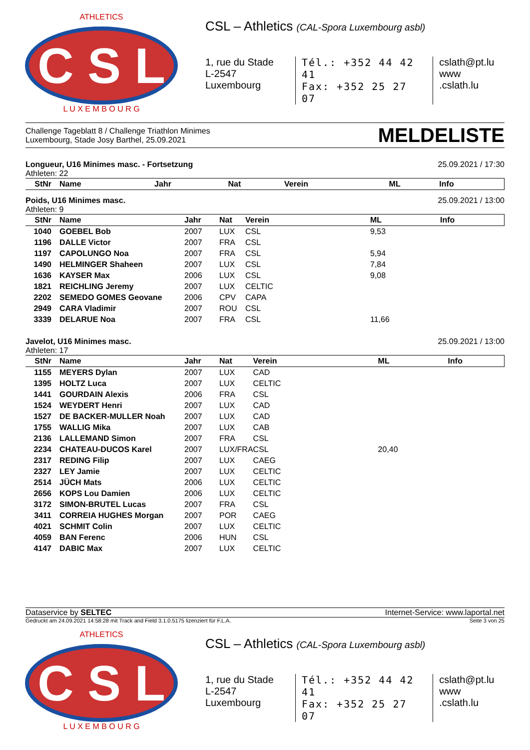ATHLETICS
C S L
L U X E M B O U R G
CSL – Athletics (CAL-Spora Luxembourg asbl)
1, rue du Stade
L-2547 Luxembourg
Tél.: +352 44 42 41
Fax: +352 25 27 07
cslath@pt.lu
www .cslath.lu
Challenge Tageblatt 8 / Challenge Triathlon Minimes
Luxembourg, Stade Josy Barthel, 25.09.2021
MELDELISTE
Longueur, U16 Minimes masc. - Fortsetzung 25.09.2021 / 17:30
Athleten: 22
| StNr | Name | Jahr | Nat | Verein | ML | Info |
| --- | --- | --- | --- | --- | --- | --- |
Poids, U16 Minimes masc. 25.09.2021 / 13:00
Athleten: 9
| StNr | Name | Jahr | Nat | Verein | ML | Info |
| --- | --- | --- | --- | --- | --- | --- |
| 1040 | GOEBEL Bob | 2007 | LUX | CSL | 9,53 | |
| 1196 | DALLE Victor | 2007 | FRA | CSL | | |
| 1197 | CAPOLUNGO Noa | 2007 | FRA | CSL | 5,94 | |
| 1490 | HELMINGER Shaheen | 2007 | LUX | CSL | 7,84 | |
| 1636 | KAYSER Max | 2006 | LUX | CSL | 9,08 | |
| 1821 | REICHLING Jeremy | 2007 | LUX | CELTIC | | |
| 2202 | SEMEDO GOMES Geovane | 2006 | CPV | CAPA | | |
| 2949 | CARA Vladimir | 2007 | ROU | CSL | | |
| 3339 | DELARUE Noa | 2007 | FRA | CSL | 11,66 | |
Javelot, U16 Minimes masc. 25.09.2021 / 13:00
Athleten: 17
| StNr | Name | Jahr | Nat | Verein | ML | Info |
| --- | --- | --- | --- | --- | --- | --- |
| 1155 | MEYERS Dylan | 2007 | LUX | CAD | | |
| 1395 | HOLTZ Luca | 2007 | LUX | CELTIC | | |
| 1441 | GOURDAIN Alexis | 2006 | FRA | CSL | | |
| 1524 | WEYDERT Henri | 2007 | LUX | CAD | | |
| 1527 | DE BACKER-MULLER Noah | 2007 | LUX | CAD | | |
| 1755 | WALLIG Mika | 2007 | LUX | CAB | | |
| 2136 | LALLEMAND Simon | 2007 | FRA | CSL | | |
| 2234 | CHATEAU-DUCOS Karel | 2007 | LUX/FRA | CSL | 20,40 | |
| 2317 | REDING Filip | 2007 | LUX | CAEG | | |
| 2327 | LEY Jamie | 2007 | LUX | CELTIC | | |
| 2514 | JÜCH Mats | 2006 | LUX | CELTIC | | |
| 2656 | KOPS Lou Damien | 2006 | LUX | CELTIC | | |
| 3172 | SIMON-BRUTEL Lucas | 2007 | FRA | CSL | | |
| 3411 | CORREIA HUGHES Morgan | 2007 | POR | CAEG | | |
| 4021 | SCHMIT Colin | 2007 | LUX | CELTIC | | |
| 4059 | BAN Ferenc | 2006 | HUN | CSL | | |
| 4147 | DABIC Max | 2007 | LUX | CELTIC | | |
Dataservice by SELTEC Internet-Service: www.laportal.net
Gedruckt am 24.09.2021 14:58:28 mit Track and Field 3.1.0.5175 lizenziert für F.L.A. Seite 3 von 25
ATHLETICS
C S L
L U X E M B O U R G
CSL – Athletics (CAL-Spora Luxembourg asbl)
1, rue du Stade
L-2547 Luxembourg
Tél.: +352 44 42 41
Fax: +352 25 27 07
cslath@pt.lu
www .cslath.lu